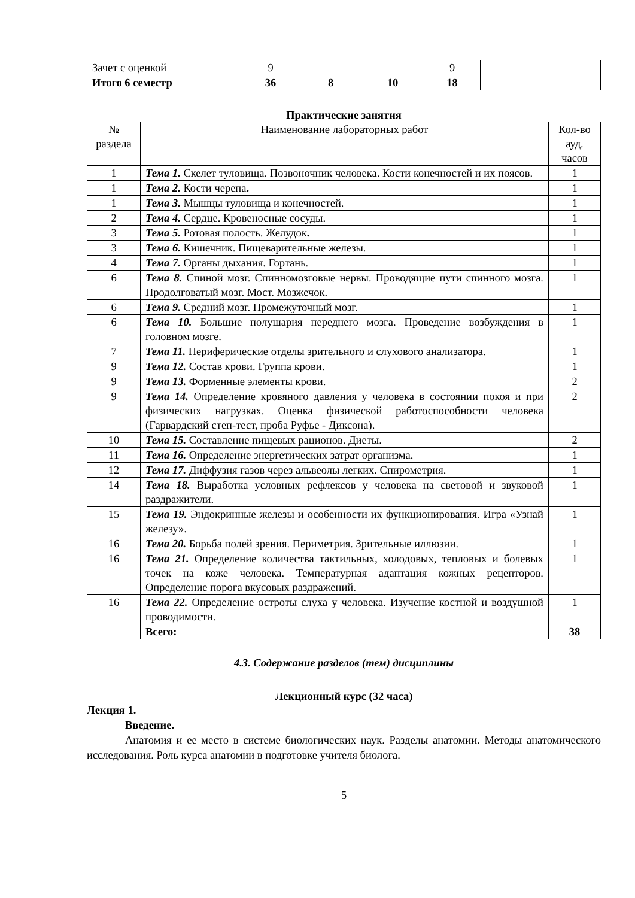| Зачет с оценкой | 9 | | | 9 | |
| Итого 6 семестр | 36 | 8 | 10 | 18 | |
Практические занятия
| № раздела | Наименование лабораторных работ | Кол-во ауд. часов |
| --- | --- | --- |
| 1 | Тема 1. Скелет туловища. Позвоночник человека. Кости конечностей и их поясов. | 1 |
| 1 | Тема 2. Кости черепа . | 1 |
| 1 | Тема 3. Мышцы туловища и конечностей. | 1 |
| 2 | Тема 4. Сердце. Кровеносные сосуды. | 1 |
| 3 | Тема 5. Ротовая полость. Желудок . | 1 |
| 3 | Тема 6. Кишечник. Пищеварительные железы. | 1 |
| 4 | Тема 7. Органы дыхания. Гортань. | 1 |
| 6 | Тема 8. Спиной мозг. Спинномозговые нервы. Проводящие пути спинного мозга. Продолговатый мозг. Мост. Мозжечок. | 1 |
| 6 | Тема 9. Средний мозг. Промежуточный мозг. | 1 |
| 6 | Тема 10. Большие полушария переднего мозга. Проведение возбуждения в головном мозге. | 1 |
| 7 | Тема 11. Периферические отделы зрительного и слухового анализатора. | 1 |
| 9 | Тема 12. Состав крови. Группа крови. | 1 |
| 9 | Тема 13. Форменные элементы крови. | 2 |
| 9 | Тема 14. Определение кровяного давления у человека в состоянии покоя и при физических нагрузках. Оценка физической работоспособности человека (Гарвардский степ-тест, проба Руфье - Диксона). | 2 |
| 10 | Тема 15. Составление пищевых рационов. Диеты. | 2 |
| 11 | Тема 16. Определение энергетических затрат организма. | 1 |
| 12 | Тема 17. Диффузия газов через альвеолы легких. Спирометрия. | 1 |
| 14 | Тема 18. Выработка условных рефлексов у человека на световой и звуковой раздражители. | 1 |
| 15 | Тема 19. Эндокринные железы и особенности их функционирования. Игра «Узнай железу». | 1 |
| 16 | Тема 20. Борьба полей зрения. Периметрия. Зрительные иллюзии. | 1 |
| 16 | Тема 21. Определение количества тактильных, холодовых, тепловых и болевых точек на коже человека. Температурная адаптация кожных рецепторов. Определение порога вкусовых раздражений. | 1 |
| 16 | Тема 22. Определение остроты слуха у человека. Изучение костной и воздушной проводимости. | 1 |
| | Всего: | 38 |
4.3. Содержание разделов (тем) дисциплины
Лекционный курс (32 часа)
Лекция 1.
Введение.
Анатомия и ее место в системе биологических наук. Разделы анатомии. Методы анатомического исследования. Роль курса анатомии в подготовке учителя биолога.
5